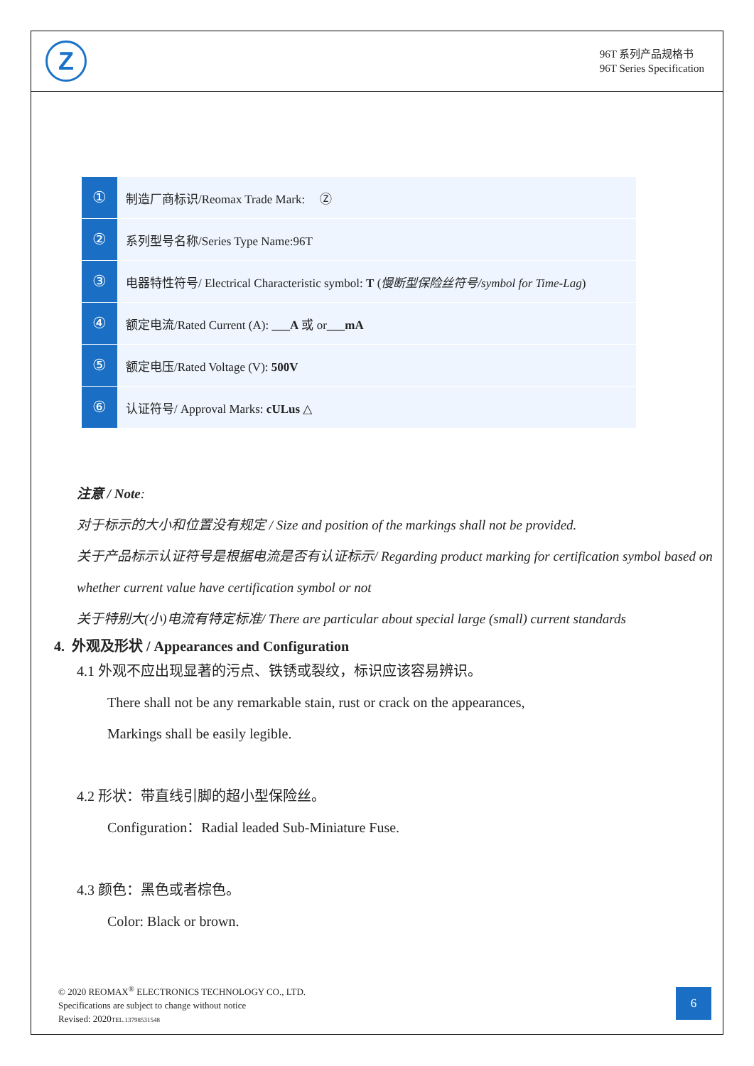Z
96T 系列产品规格书
96T Series Specification
| ① | 制造厂商标识/Reomax Trade Mark: Ⓩ |
| ② | 系列型号名称/Series Type Name:96T |
| ③ | 电器特性符号/ Electrical Characteristic symbol: T ( 慢断型保险丝符号/symbol for Time-Lag ) |
| ④ | 额定电流/Rated Current (A): ___A 或 or ___mA |
| ⑤ | 额定电压/Rated Voltage (V): 500V |
| ⑥ | 认证符号/ Approval Marks: cULus △ |
注意 / Note:
对于标示的大小和位置没有规定 / Size and position of the markings shall not be provided.
关于产品标示认证符号是根据电流是否有认证标示/ Regarding product marking for certification symbol based on whether current value have certification symbol or not
关于特别大(小)电流有特定标准/ There are particular about special large (small) current standards
4. 外观及形状 / Appearances and Configuration
4.1 外观不应出现显著的污点、铁锈或裂纹，标识应该容易辨识。
There shall not be any remarkable stain, rust or crack on the appearances,
Markings shall be easily legible.
4.2 形状：带直线引脚的超小型保险丝。
Configuration：Radial leaded Sub-Miniature Fuse.
4.3 颜色：黑色或者棕色。
Color: Black or brown.
© 2020 REOMAX<sup>®</sup> ELECTRONICS TECHNOLOGY CO., LTD.
Specifications are subject to change without notice
Revised: 2020TEL.13798531548
6